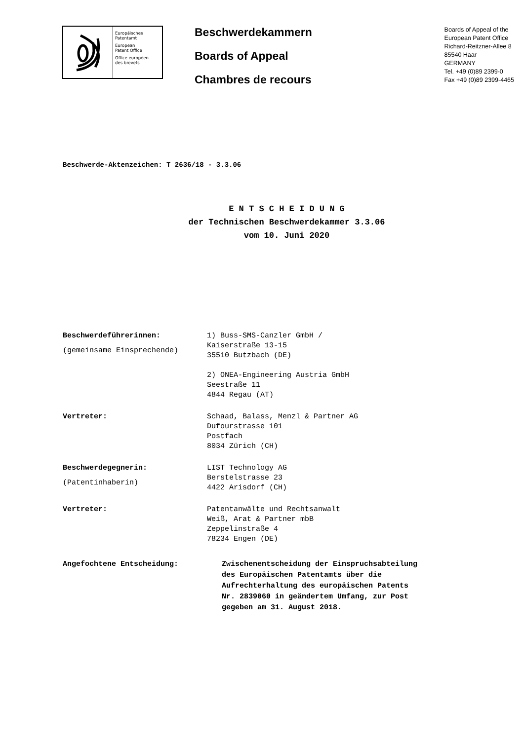Europäisches
Patentamt
European
Patent Office
Office européen
des brevets
Beschwerdekammern
Boards of Appeal
Chambres de recours
Boards of Appeal of the
European Patent Office
Richard-Reitzner-Allee 8
85540 Haar
GERMANY
Tel. +49 (0)89 2399-0
Fax +49 (0)89 2399-4465
Beschwerde-Aktenzeichen: T 2636/18 - 3.3.06
E N T S C H E I D U N G
der Technischen Beschwerdekammer 3.3.06
vom 10. Juni 2020
Beschwerdeführerinnen:
(gemeinsame Einsprechende)
1) Buss-SMS-Canzler GmbH /
Kaiserstraße 13-15
35510 Butzbach (DE)
2) ONEA-Engineering Austria GmbH
Seestraße 11
4844 Regau (AT)
Vertreter: Schaad, Balass, Menzl & Partner AG
Dufourstrasse 101
Postfach
8034 Zürich (CH)
Beschwerdegegnerin:
(Patentinhaberin)
LIST Technology AG
Berstelstrasse 23
4422 Arisdorf (CH)
Vertreter: Patentanwälte und Rechtsanwalt
Weiß, Arat & Partner mbB
Zeppelinstraße 4
78234 Engen (DE)
Angefochtene Entscheidung: Zwischenentscheidung der Einspruchsabteilung
des Europäischen Patentamts über die
Aufrechterhaltung des europäischen Patents
Nr. 2839060 in geändertem Umfang, zur Post
gegeben am 31. August 2018.